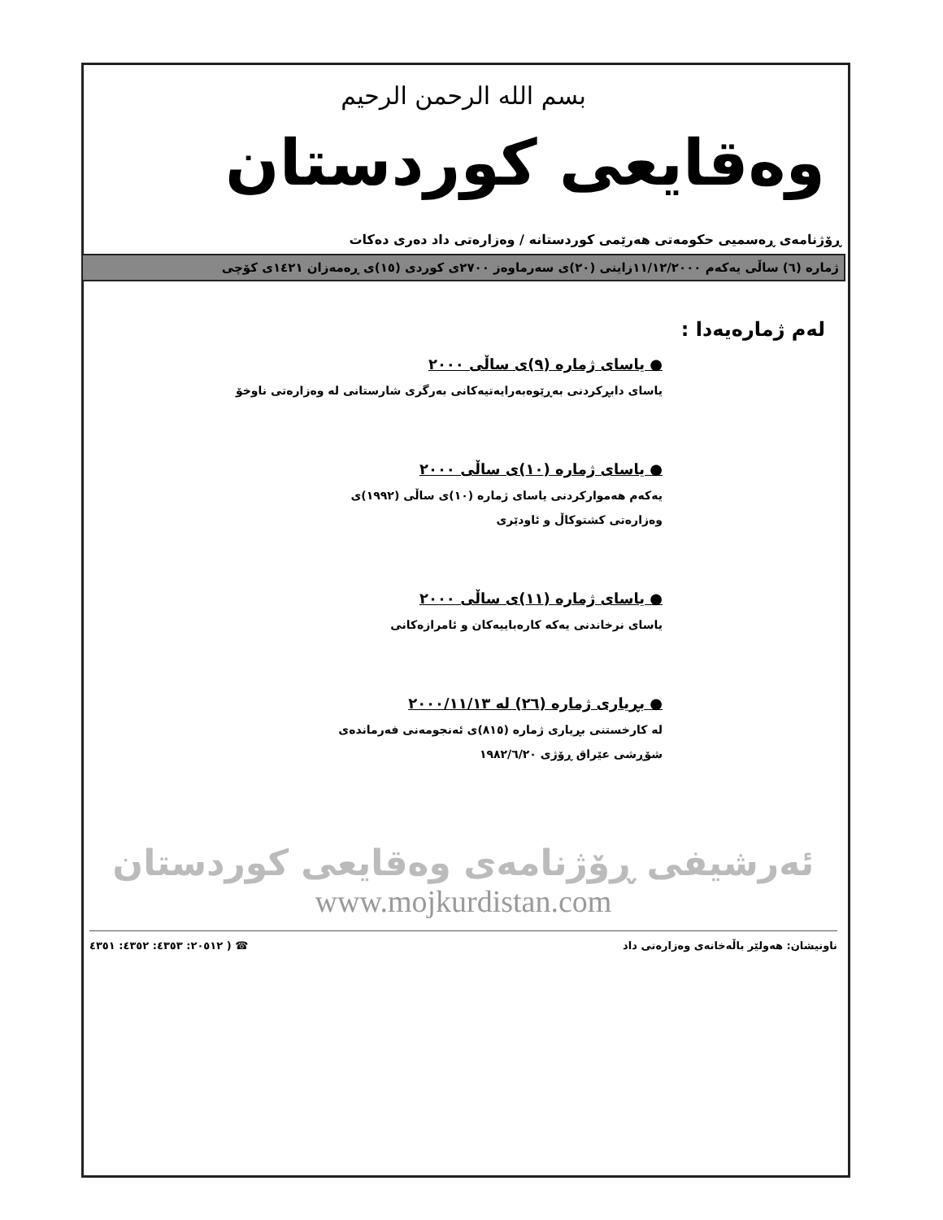بسم الله الرحمن الرحيم
وەقایعی کوردستان
ڕۆژنامەی ڕەسمیی حکومەتی هەرێمی کوردستانە / وەزارەتی داد دەری دەکات
ژمارە (٦) ساڵی یەکەم ١١/١٢/٢٠٠٠زاینی (٢٠)ی سەرماوەز ٢٧٠٠ی کوردی (١٥)ی ڕەمەزان ١٤٢١ی کۆچی
لەم ژمارەیەدا :
● یاسای ژمارە (٩)ی ساڵی ٢٠٠٠
یاسای دابڕکردنی بەڕێوەبەرایەتیەکانی بەرگری شارستانی لە وەزارەتی ناوخۆ
● یاسای ژمارە (١٠)ی ساڵی ٢٠٠٠
یەکەم هەموارکردنی یاسای ژمارە (١٠)ی ساڵی (١٩٩٢)ی
وەزارەتی کشتوکاڵ و ئاودێری
● یاسای ژمارە (١١)ی ساڵی ٢٠٠٠
یاسای نرخاندنی یەکە کارەباییەکان و ئامرازەکانی
● بڕیاری ژمارە (٢٦) لە ٢٠٠٠/١١/١٣
لە کارخستنی بڕیاری ژمارە (٨١٥)ی ئەنجومەنی فەرماندەی
شۆڕشی عێراق ڕۆژی ١٩٨٢/٦/٢٠
ئەرشیفی ڕۆژنامەی وەقایعی کوردستان
www.mojkurdistan.com
ناونیشان: هەولێر باڵەخانەی وەزارەتی داد ☎ ( ٢٠٥١٢: ٤٣٥٣: ٤٣٥٢: ٤٣٥١